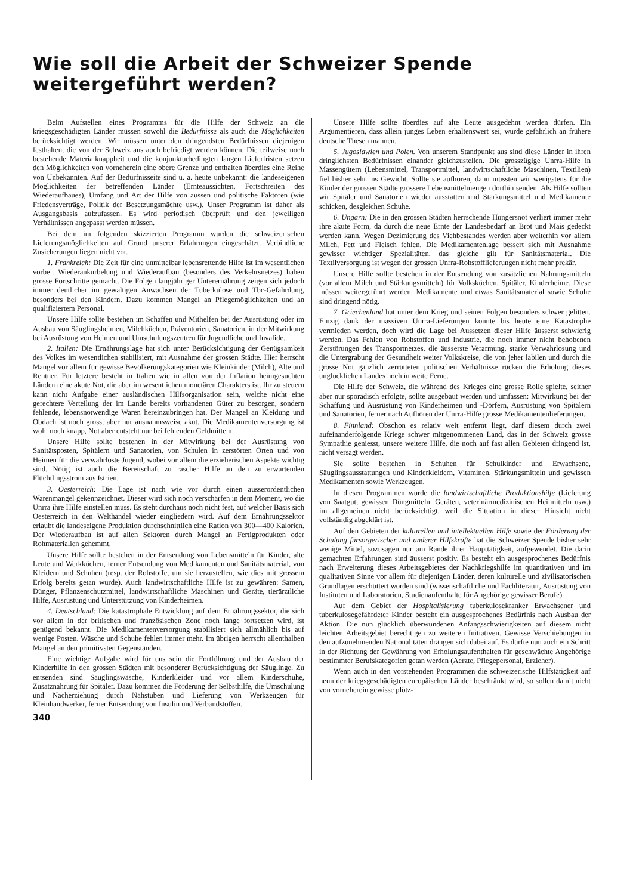Wie soll die Arbeit der Schweizer Spende weitergeführt werden?
Beim Aufstellen eines Programms für die Hilfe der Schweiz an die kriegsgeschädigten Länder müssen sowohl die Bedürfnisse als auch die Möglichkeiten berücksichtigt werden. Wir müssen unter den dringendsten Bedürfnissen diejenigen festhalten, die von der Schweiz aus auch befriedigt werden können. Die teilweise noch bestehende Materialknappheit und die konjunkturbedingten langen Lieferfristen setzen den Möglichkeiten von vorneherein eine obere Grenze und enthalten überdies eine Reihe von Unbekannten. Auf der Bedürfnisseite sind u. a. heute unbekannt: die landeseigenen Möglichkeiten der betreffenden Länder (Ernteaussichten, Fortschreiten des Wiederaufbaues), Umfang und Art der Hilfe von aussen und politische Faktoren (wie Friedensverträge, Politik der Besetzungsmächte usw.). Unser Programm ist daher als Ausgangsbasis aufzufassen. Es wird periodisch überprüft und den jeweiligen Verhältnissen angepasst werden müssen.
Bei dem im folgenden skizzierten Programm wurden die schweizerischen Lieferungsmöglichkeiten auf Grund unserer Erfahrungen eingeschätzt. Verbindliche Zusicherungen liegen nicht vor.
1. Frankreich: Die Zeit für eine unmittelbar lebensrettende Hilfe ist im wesentlichen vorbei. Wiederankurbelung und Wiederaufbau (besonders des Verkehrsnetzes) haben grosse Fortschritte gemacht. Die Folgen langjähriger Unterernährung zeigen sich jedoch immer deutlicher im gewaltigen Anwachsen der Tuberkulose und Tbc-Gefährdung, besonders bei den Kindern. Dazu kommen Mangel an Pflegemöglichkeiten und an qualifiziertem Personal.
Unsere Hilfe sollte bestehen im Schaffen und Mithelfen bei der Ausrüstung oder im Ausbau von Säuglingsheimen, Milchküchen, Präventorien, Sanatorien, in der Mitwirkung bei Ausrüstung von Heimen und Umschulungszentren für Jugendliche und Invalide.
2. Italien: Die Ernährungslage hat sich unter Berücksichtigung der Genügsamkeit des Volkes im wesentlichen stabilisiert, mit Ausnahme der grossen Städte. Hier herrscht Mangel vor allem für gewisse Bevölkerungskategorien wie Kleinkinder (Milch), Alte und Rentner. Für letztere besteht in Italien wie in allen von der Inflation heimgesuchten Ländern eine akute Not, die aber im wesentlichen monetären Charakters ist. Ihr zu steuern kann nicht Aufgabe einer ausländischen Hilfsorganisation sein, welche nicht eine gerechtere Verteilung der im Lande bereits vorhandenen Güter zu besorgen, sondern fehlende, lebensnotwendige Waren hereinzubringen hat. Der Mangel an Kleidung und Obdach ist noch gross, aber nur ausnahmsweise akut. Die Medikamentenversorgung ist wohl noch knapp, Not aber entsteht nur bei fehlenden Geldmitteln.
Unsere Hilfe sollte bestehen in der Mitwirkung bei der Ausrüstung von Sanitätsposten, Spitälern und Sanatorien, von Schulen in zerstörten Orten und von Heimen für die verwahrloste Jugend, wobei vor allem die erzieherischen Aspekte wichtig sind. Nötig ist auch die Bereitschaft zu rascher Hilfe an den zu erwartenden Flüchtlingsstrom aus Istrien.
3. Oesterreich: Die Lage ist nach wie vor durch einen ausserordentlichen Warenmangel gekennzeichnet. Dieser wird sich noch verschärfen in dem Moment, wo die Unrra ihre Hilfe einstellen muss. Es steht durchaus noch nicht fest, auf welcher Basis sich Oesterreich in den Welthandel wieder eingliedern wird. Auf dem Ernährungssektor erlaubt die landeseigene Produktion durchschnittlich eine Ration von 300—400 Kalorien. Der Wiederaufbau ist auf allen Sektoren durch Mangel an Fertigprodukten oder Rohmaterialien gehemmt.
Unsere Hilfe sollte bestehen in der Entsendung von Lebensmitteln für Kinder, alte Leute und Werkküchen, ferner Entsendung von Medikamenten und Sanitätsmaterial, von Kleidern und Schuhen (resp. der Rohstoffe, um sie herzustellen, wie dies mit grossem Erfolg bereits getan wurde). Auch landwirtschaftliche Hilfe ist zu gewähren: Samen, Dünger, Pflanzenschutzmittel, landwirtschaftliche Maschinen und Geräte, tierärztliche Hilfe, Ausrüstung und Unterstützung von Kinderheimen.
4. Deutschland: Die katastrophale Entwicklung auf dem Ernährungssektor, die sich vor allem in der britischen und französischen Zone noch lange fortsetzen wird, ist genügend bekannt. Die Medikamentenversorgung stabilisiert sich allmählich bis auf wenige Posten. Wäsche und Schuhe fehlen immer mehr. Im übrigen herrscht allenthalben Mangel an den primitivsten Gegenständen.
Eine wichtige Aufgabe wird für uns sein die Fortführung und der Ausbau der Kinderhilfe in den grossen Städten mit besonderer Berücksichtigung der Säuglinge. Zu entsenden sind Säuglingswäsche, Kinderkleider und vor allem Kinderschuhe, Zusatznahrung für Spitäler. Dazu kommen die Förderung der Selbsthilfe, die Umschulung und Nacherziehung durch Nähstuben und Lieferung von Werkzeugen für Kleinhandwerker, ferner Entsendung von Insulin und Verbandstoffen.
340
Unsere Hilfe sollte überdies auf alte Leute ausgedehnt werden dürfen. Ein Argumentieren, dass allein junges Leben erhaltenswert sei, würde gefährlich an frühere deutsche Thesen mahnen.
5. Jugoslawien und Polen. Von unserem Standpunkt aus sind diese Länder in ihren dringlichsten Bedürfnissen einander gleichzustellen. Die grosszügige Unrra-Hilfe in Massengütern (Lebensmittel, Transportmittel, landwirtschaftliche Maschinen, Textilien) fiel bisher sehr ins Gewicht. Sollte sie aufhören, dann müssten wir wenigstens für die Kinder der grossen Städte grössere Lebensmittelmengen dorthin senden. Als Hilfe sollten wir Spitäler und Sanatorien wieder ausstatten und Stärkungsmittel und Medikamente schicken, desgleichen Schuhe.
6. Ungarn: Die in den grossen Städten herrschende Hungersnot verliert immer mehr ihre akute Form, da durch die neue Ernte der Landesbedarf an Brot und Mais gedeckt werden kann. Wegen Dezimierung des Viehbestandes werden aber weiterhin vor allem Milch, Fett und Fleisch fehlen. Die Medikamentenlage bessert sich mit Ausnahme gewisser wichtiger Spezialitäten, das gleiche gilt für Sanitätsmaterial. Die Textilversorgung ist wegen der grossen Unrra-Rohstofflieferungen nicht mehr prekär.
Unsere Hilfe sollte bestehen in der Entsendung von zusätzlichen Nahrungsmitteln (vor allem Milch und Stärkungsmitteln) für Volksküchen, Spitäler, Kinderheime. Diese müssen weitergeführt werden. Medikamente und etwas Sanitätsmaterial sowie Schuhe sind dringend nötig.
7. Griechenland hat unter dem Krieg und seinen Folgen besonders schwer gelitten. Einzig dank der massiven Unrra-Lieferungen konnte bis heute eine Katastrophe vermieden werden, doch wird die Lage bei Aussetzen dieser Hilfe äusserst schwierig werden. Das Fehlen von Rohstoffen und Industrie, die noch immer nicht behobenen Zerstörungen des Transportnetzes, die äusserste Verarmung, starke Verwahrlosung und die Untergrabung der Gesundheit weiter Volkskreise, die von jeher labilen und durch die grosse Not gänzlich zerrütteten politischen Verhältnisse rücken die Erholung dieses unglücklichen Landes noch in weite Ferne.
Die Hilfe der Schweiz, die während des Krieges eine grosse Rolle spielte, seither aber nur sporadisch erfolgte, sollte ausgebaut werden und umfassen: Mitwirkung bei der Schaffung und Ausrüstung von Kinderheimen und -Dörfern, Ausrüstung von Spitälern und Sanatorien, ferner nach Aufhören der Unrra-Hilfe grosse Medikamentenlieferungen.
8. Finnland: Obschon es relativ weit entfernt liegt, darf diesem durch zwei aufeinanderfolgende Kriege schwer mitgenommenen Land, das in der Schweiz grosse Sympathie geniesst, unsere weitere Hilfe, die noch auf fast allen Gebieten dringend ist, nicht versagt werden.
Sie sollte bestehen in Schuhen für Schulkinder und Erwachsene, Säuglingsausstattungen und Kinderkleidern, Vitaminen, Stärkungsmitteln und gewissen Medikamenten sowie Werkzeugen.
In diesen Programmen wurde die landwirtschaftliche Produktionshilfe (Lieferung von Saatgut, gewissen Düngmitteln, Geräten, veterinärmedizinischen Heilmitteln usw.) im allgemeinen nicht berücksichtigt, weil die Situation in dieser Hinsicht nicht vollständig abgeklärt ist.
Auf den Gebieten der kulturellen und intellektuellen Hilfe sowie der Förderung der Schulung fürsorgerischer und anderer Hilfskräfte hat die Schweizer Spende bisher sehr wenige Mittel, sozusagen nur am Rande ihrer Haupttätigkeit, aufgewendet. Die darin gemachten Erfahrungen sind äusserst positiv. Es besteht ein ausgesprochenes Bedürfnis nach Erweiterung dieses Arbeitsgebietes der Nachkriegshilfe im quantitativen und im qualitativen Sinne vor allem für diejenigen Länder, deren kulturelle und zivilisatorischen Grundlagen erschüttert worden sind (wissenschaftliche und Fachliteratur, Ausrüstung von Instituten und Laboratorien, Studienaufenthalte für Angehörige gewisser Berufe).
Auf dem Gebiet der Hospitalisierung tuberkulosekranker Erwachsener und tuberkulosegefährdeter Kinder besteht ein ausgesprochenes Bedürfnis nach Ausbau der Aktion. Die nun glücklich überwundenen Anfangsschwierigkeiten auf diesem nicht leichten Arbeitsgebiet berechtigen zu weiteren Initiativen. Gewisse Verschiebungen in den aufzunehmenden Nationalitäten drängen sich dabei auf. Es dürfte nun auch ein Schritt in der Richtung der Gewährung von Erholungsaufenthalten für geschwächte Angehörige bestimmter Berufskategorien getan werden (Aerzte, Pflegepersonal, Erzieher).
Wenn auch in den vorstehenden Programmen die schweizerische Hilfstätigkeit auf neun der kriegsgeschädigten europäischen Länder beschränkt wird, so sollen damit nicht von vorneherein gewisse plötz-